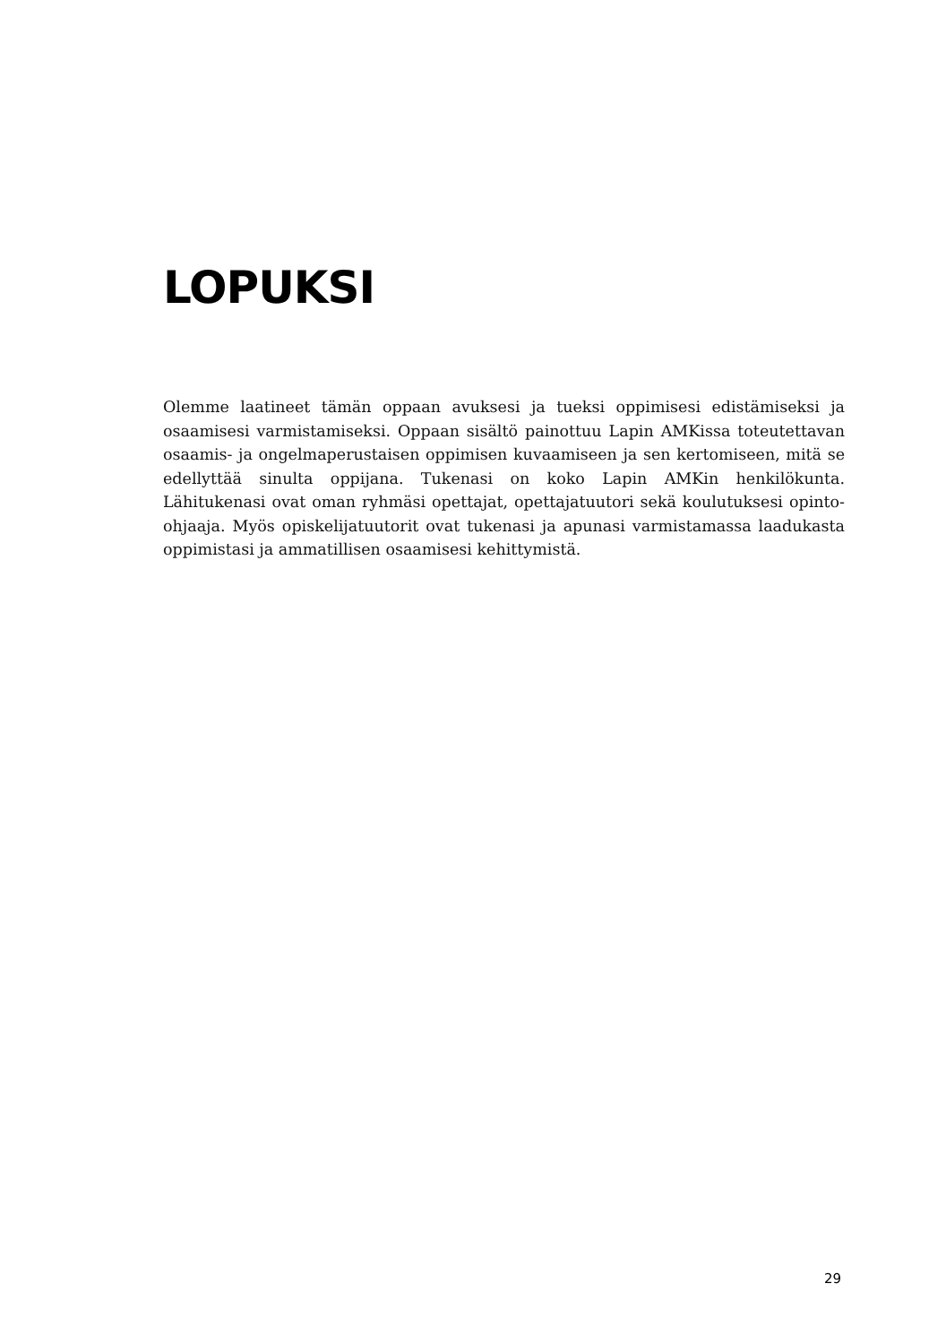LOPUKSI
Olemme laatineet tämän oppaan avuksesi ja tueksi oppimisesi edistämiseksi ja osaamisesi varmistamiseksi. Oppaan sisältö painottuu Lapin AMKissa toteutettavan osaamis- ja ongelmaperustaisen oppimisen kuvaamiseen ja sen kertomiseen, mitä se edellyttää sinulta oppijana. Tukenasi on koko Lapin AMKin henkilökunta. Lähitukenasi ovat oman ryhmäsi opettajat, opettajatuutori sekä koulutuksesi opinto-ohjaaja. Myös opiskelijatuutorit ovat tukenasi ja apunasi varmistamassa laadukasta oppimistasi ja ammatillisen osaamisesi kehittymistä.
29